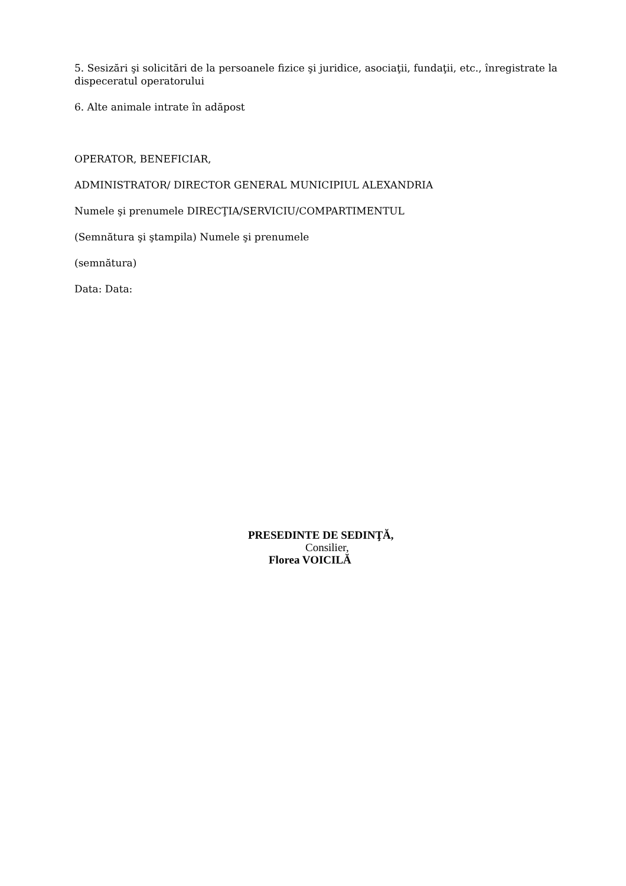5. Sesizări şi solicitări de la persoanele fizice şi juridice, asociaţii, fundaţii, etc., înregistrate la dispeceratul operatorului
6. Alte animale intrate în adăpost
OPERATOR, BENEFICIAR,
ADMINISTRATOR/ DIRECTOR GENERAL MUNICIPIUL ALEXANDRIA
Numele şi prenumele DIRECŢIA/SERVICIU/COMPARTIMENTUL
(Semnătura şi ştampila) Numele şi prenumele
(semnătura)
Data: Data:
PRESEDINTE DE SEDINŢĂ,
Consilier,
Florea VOICILĂ